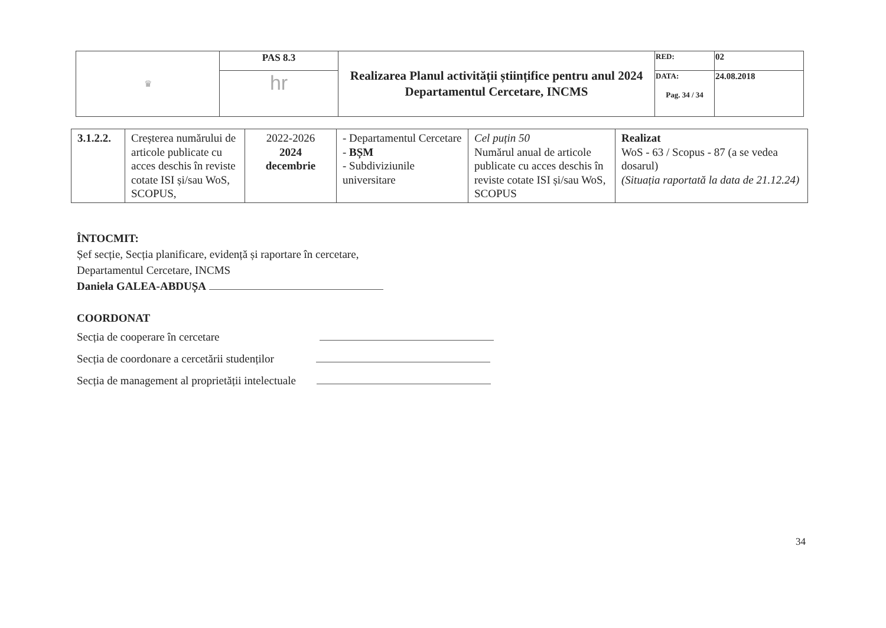| ♛ | PAS 8.3 | Realizarea Planul activității științifice pentru anul 2024 Departamentul Cercetare, INCMS | RED: | 02 |
| | hr | | DATA: Pag. 34 / 34 | 24.08.2018 |
| 3.1.2.2. | Creșterea numărului de articole publicate cu acces deschis în reviste cotate ISI și/sau WoS, SCOPUS, | 2022-2026 2024 decembrie | - Departamentul Cercetare - BȘM - Subdiviziunile universitare | Cel puțin 50 Numărul anual de articole publicate cu acces deschis în reviste cotate ISI și/sau WoS, SCOPUS | Realizat WoS - 63 / Scopus - 87 (a se vedea dosarul) (Situația raportată la data de 21.12.24) |
ÎNTOCMIT:
Șef secție, Secția planificare, evidență și raportare în cercetare,
Departamentul Cercetare, INCMS
Daniela GALEA-ABDUȘA
COORDONAT
Secția de cooperare în cercetare
Secția de coordonare a cercetării studenților
Secția de management al proprietății intelectuale
34